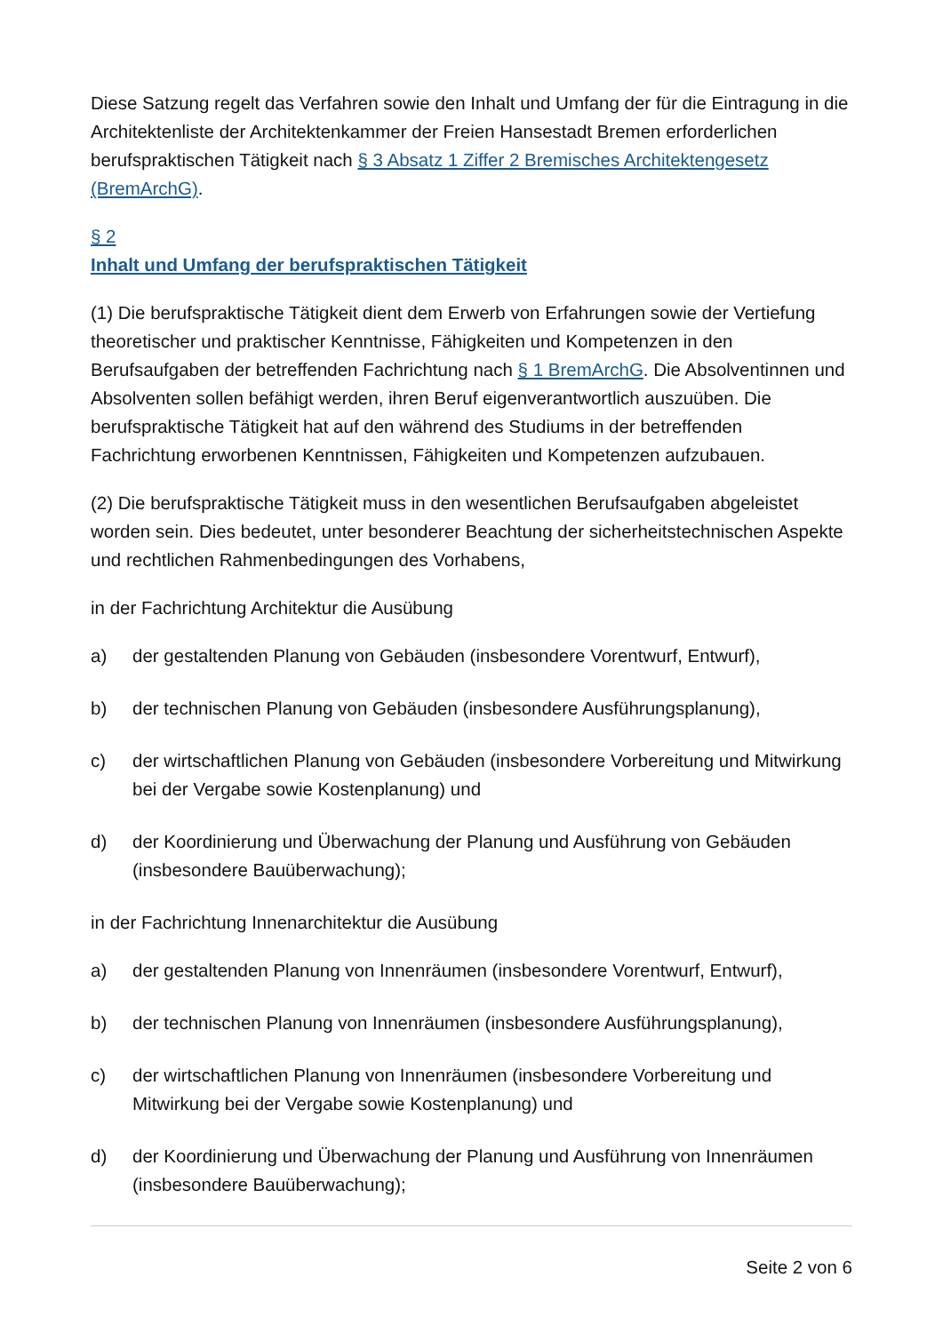Diese Satzung regelt das Verfahren sowie den Inhalt und Umfang der für die Eintragung in die Architektenliste der Architektenkammer der Freien Hansestadt Bremen erforderlichen berufspraktischen Tätigkeit nach § 3 Absatz 1 Ziffer 2 Bremisches Architektengesetz (BremArchG).
§ 2
Inhalt und Umfang der berufspraktischen Tätigkeit
(1) Die berufspraktische Tätigkeit dient dem Erwerb von Erfahrungen sowie der Vertiefung theoretischer und praktischer Kenntnisse, Fähigkeiten und Kompetenzen in den Berufsaufgaben der betreffenden Fachrichtung nach § 1 BremArchG. Die Absolventinnen und Absolventen sollen befähigt werden, ihren Beruf eigenverantwortlich auszuüben. Die berufspraktische Tätigkeit hat auf den während des Studiums in der betreffenden Fachrichtung erworbenen Kenntnissen, Fähigkeiten und Kompetenzen aufzubauen.
(2) Die berufspraktische Tätigkeit muss in den wesentlichen Berufsaufgaben abgeleistet worden sein. Dies bedeutet, unter besonderer Beachtung der sicherheitstechnischen Aspekte und rechtlichen Rahmenbedingungen des Vorhabens,
in der Fachrichtung Architektur die Ausübung
a) der gestaltenden Planung von Gebäuden (insbesondere Vorentwurf, Entwurf),
b) der technischen Planung von Gebäuden (insbesondere Ausführungsplanung),
c) der wirtschaftlichen Planung von Gebäuden (insbesondere Vorbereitung und Mitwirkung bei der Vergabe sowie Kostenplanung) und
d) der Koordinierung und Überwachung der Planung und Ausführung von Gebäuden (insbesondere Bauüberwachung);
in der Fachrichtung Innenarchitektur die Ausübung
a) der gestaltenden Planung von Innenräumen (insbesondere Vorentwurf, Entwurf),
b) der technischen Planung von Innenräumen (insbesondere Ausführungsplanung),
c) der wirtschaftlichen Planung von Innenräumen (insbesondere Vorbereitung und Mitwirkung bei der Vergabe sowie Kostenplanung) und
d) der Koordinierung und Überwachung der Planung und Ausführung von Innenräumen (insbesondere Bauüberwachung);
Seite 2 von 6